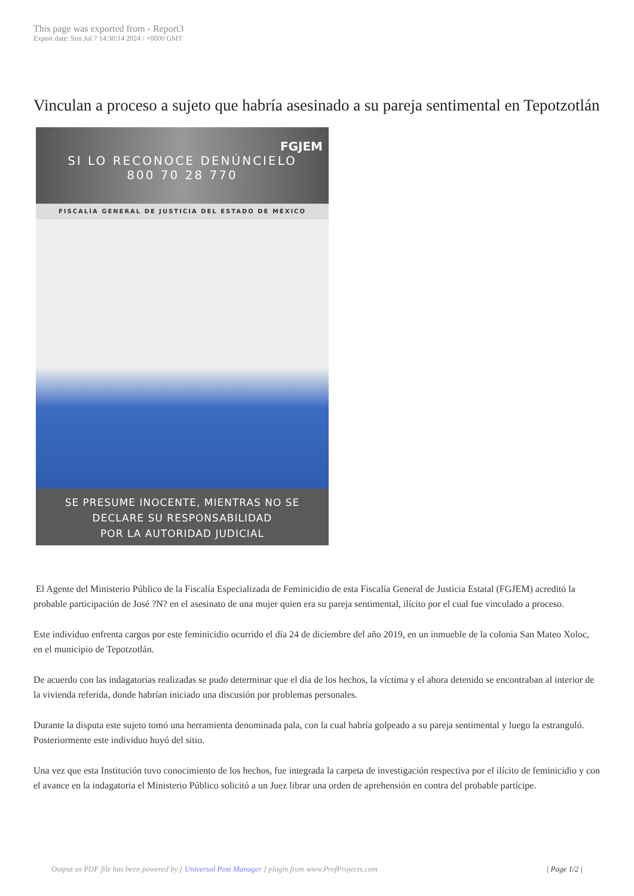This page was exported from - Report3
Export date: Sun Jul 7 14:30:14 2024 / +0000 GMT
Vinculan a proceso a sujeto que habría asesinado a su pareja sentimental en Tepotzotlán
FGJEM
SI LO RECONOCE DENÚNCIELO
800 70 28 770
FISCALÍA GENERAL DE JUSTICIA DEL ESTADO DE MÉXICO
SE PRESUME INOCENTE, MIENTRAS NO SE
DECLARE SU RESPONSABILIDAD
POR LA AUTORIDAD JUDICIAL
El Agente del Ministerio Público de la Fiscalía Especializada de Feminicidio de esta Fiscalía General de Justicia Estatal (FGJEM) acreditó la probable participación de José ?N? en el asesinato de una mujer quien era su pareja sentimental, ilícito por el cual fue vinculado a proceso.
Este individuo enfrenta cargos por este feminicidio ocurrido el día 24 de diciembre del año 2019, en un inmueble de la colonia San Mateo Xoloc, en el municipio de Tepotzotlán.
De acuerdo con las indagatorias realizadas se pudo determinar que el día de los hechos, la víctima y el ahora detenido se encontraban al interior de la vivienda referida, donde habrían iniciado una discusión por problemas personales.
Durante la disputa este sujeto tomó una herramienta denominada pala, con la cual habría golpeado a su pareja sentimental y luego la estranguló. Posteriormente este individuo huyó del sitio.
Una vez que esta Institución tuvo conocimiento de los hechos, fue integrada la carpeta de investigación respectiva por el ilícito de feminicidio y con el avance en la indagatoria el Ministerio Público solicitó a un Juez librar una orden de aprehensión en contra del probable partícipe.
Output as PDF file has been powered by [ Universal Post Manager ] plugin from www.ProfProjects.com | Page 1/2 |